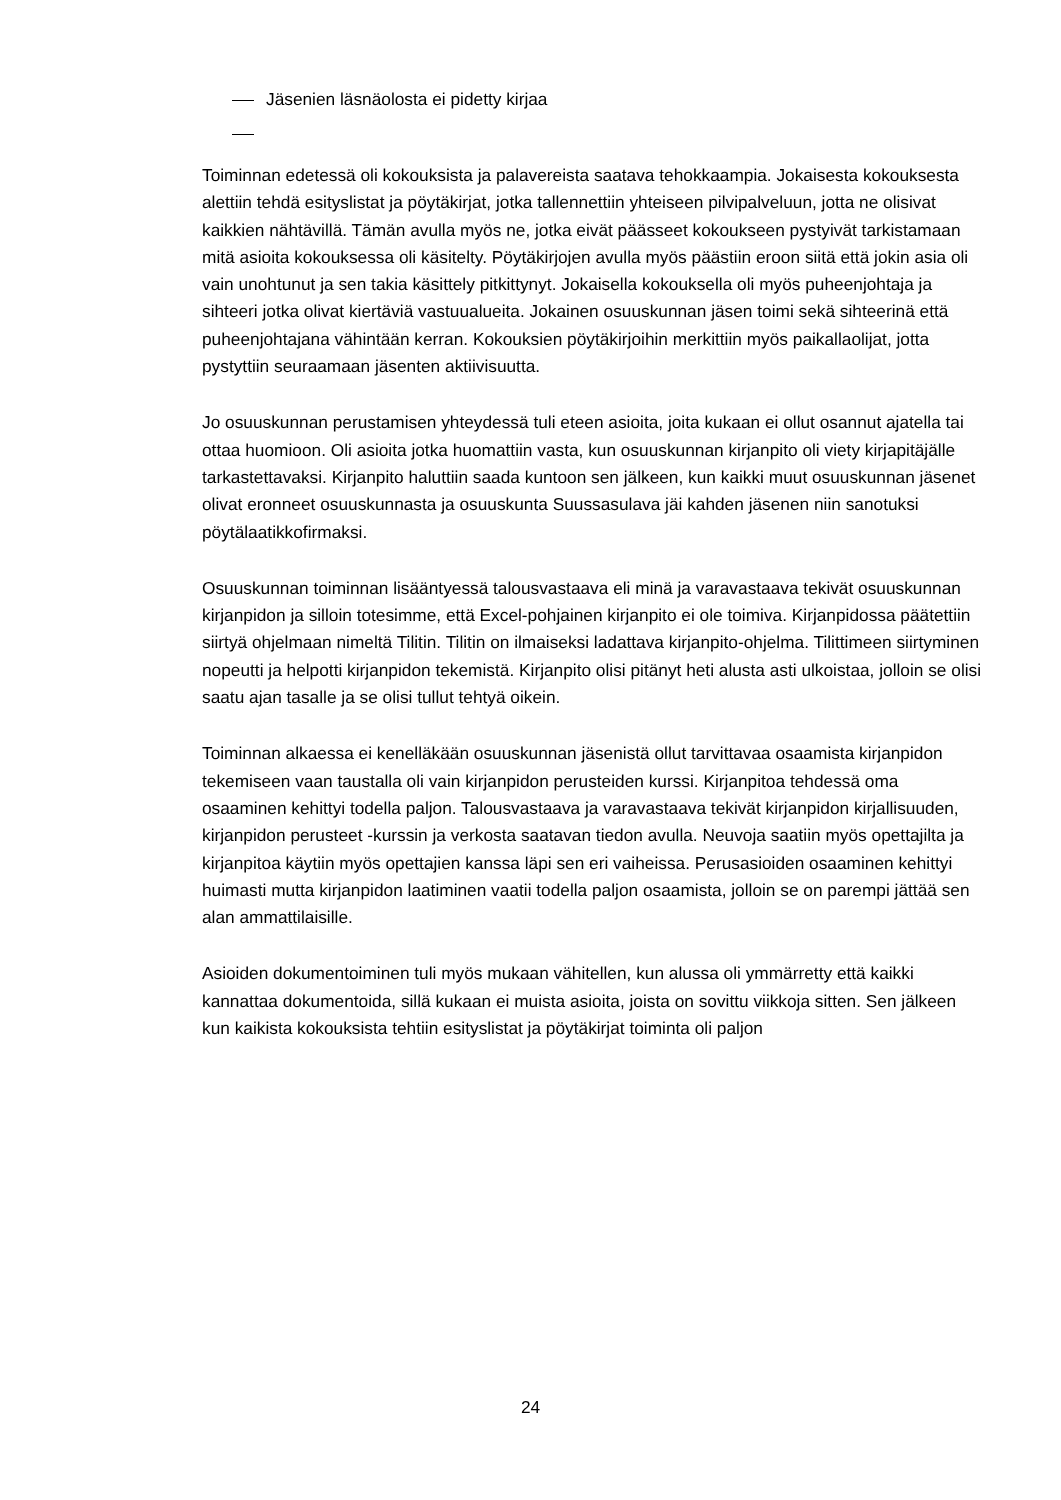Jäsenien läsnäolosta ei pidetty kirjaa
Toiminnan edetessä oli kokouksista ja palavereista saatava tehokkaampia. Jokaisesta kokouksesta alettiin tehdä esityslistat ja pöytäkirjat, jotka tallennettiin yhteiseen pilvipalveluun, jotta ne olisivat kaikkien nähtävillä. Tämän avulla myös ne, jotka eivät päässeet kokoukseen pystyivät tarkistamaan mitä asioita kokouksessa oli käsitelty. Pöytäkirjojen avulla myös päästiin eroon siitä että jokin asia oli vain unohtunut ja sen takia käsittely pitkittynyt. Jokaisella kokouksella oli myös puheenjohtaja ja sihteeri jotka olivat kiertäviä vastuualueita. Jokainen osuuskunnan jäsen toimi sekä sihteerinä että puheenjohtajana vähintään kerran. Kokouksien pöytäkirjoihin merkittiin myös paikallaolijat, jotta pystyttiin seuraamaan jäsenten aktiivisuutta.
Jo osuuskunnan perustamisen yhteydessä tuli eteen asioita, joita kukaan ei ollut osannut ajatella tai ottaa huomioon. Oli asioita jotka huomattiin vasta, kun osuuskunnan kirjanpito oli viety kirjapitäjälle tarkastettavaksi. Kirjanpito haluttiin saada kuntoon sen jälkeen, kun kaikki muut osuuskunnan jäsenet olivat eronneet osuuskunnasta ja osuuskunta Suussasulava jäi kahden jäsenen niin sanotuksi pöytälaatikkofirmaksi.
Osuuskunnan toiminnan lisääntyessä talousvastaava eli minä ja varavastaava tekivät osuuskunnan kirjanpidon ja silloin totesimme, että Excel-pohjainen kirjanpito ei ole toimiva. Kirjanpidossa päätettiin siirtyä ohjelmaan nimeltä Tilitin. Tilitin on ilmaiseksi ladattava kirjanpito-ohjelma. Tilittimeen siirtyminen nopeutti ja helpotti kirjanpidon tekemistä. Kirjanpito olisi pitänyt heti alusta asti ulkoistaa, jolloin se olisi saatu ajan tasalle ja se olisi tullut tehtyä oikein.
Toiminnan alkaessa ei kenelläkään osuuskunnan jäsenistä ollut tarvittavaa osaamista kirjanpidon tekemiseen vaan taustalla oli vain kirjanpidon perusteiden kurssi. Kirjanpitoa tehdessä oma osaaminen kehittyi todella paljon. Talousvastaava ja varavastaava tekivät kirjanpidon kirjallisuuden, kirjanpidon perusteet -kurssin ja verkosta saatavan tiedon avulla. Neuvoja saatiin myös opettajilta ja kirjanpitoa käytiin myös opettajien kanssa läpi sen eri vaiheissa. Perusasioiden osaaminen kehittyi huimasti mutta kirjanpidon laatiminen vaatii todella paljon osaamista, jolloin se on parempi jättää sen alan ammattilaisille.
Asioiden dokumentoiminen tuli myös mukaan vähitellen, kun alussa oli ymmärretty että kaikki kannattaa dokumentoida, sillä kukaan ei muista asioita, joista on sovittu viikkoja sitten. Sen jälkeen kun kaikista kokouksista tehtiin esityslistat ja pöytäkirjat toiminta oli paljon
24